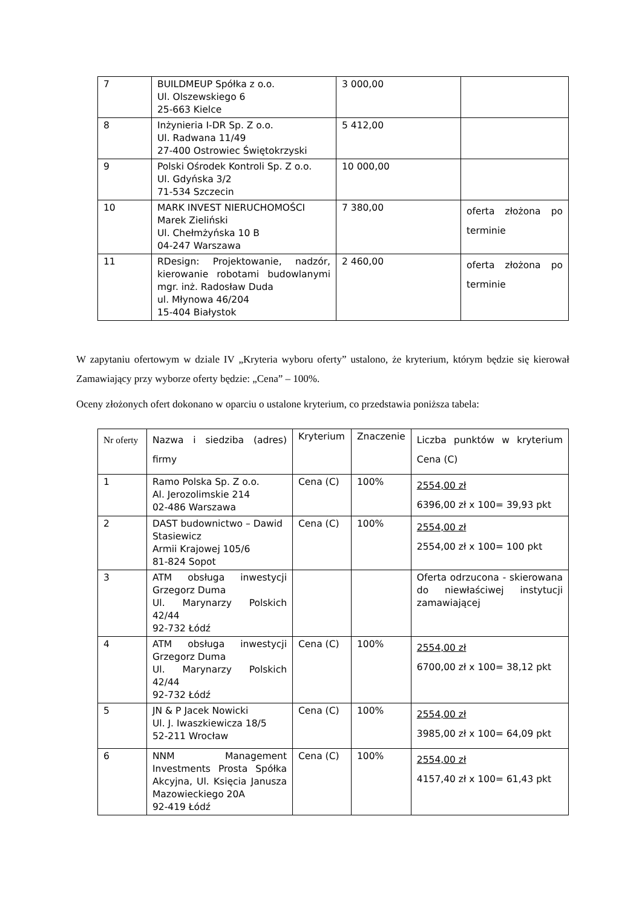| 7 | BUILDMEUP Spółka z o.o. Ul. Olszewskiego 6 25-663 Kielce | 3 000,00 | |
| 8 | Inżynieria I-DR Sp. Z o.o. Ul. Radwana 11/49 27-400 Ostrowiec Świętokrzyski | 5 412,00 | |
| 9 | Polski Ośrodek Kontroli Sp. Z o.o. Ul. Gdyńska 3/2 71-534 Szczecin | 10 000,00 | |
| 10 | MARK INVEST NIERUCHOMOŚCI Marek Zieliński Ul. Chełmżyńska 10 B 04-247 Warszawa | 7 380,00 | oferta złożona po terminie |
| 11 | RDesign: Projektowanie, nadzór, kierowanie robotami budowlanymi mgr. inż. Radosław Duda ul. Młynowa 46/204 15-404 Białystok | 2 460,00 | oferta złożona po terminie |
W zapytaniu ofertowym w dziale IV „Kryteria wyboru oferty” ustalono, że kryterium, którym będzie się kierował Zamawiający przy wyborze oferty będzie: „Cena” – 100%.
Oceny złożonych ofert dokonano w oparciu o ustalone kryterium, co przedstawia poniższa tabela:
| Nr oferty | Nazwa i siedziba (adres) firmy | Kryterium | Znaczenie | Liczba punktów w kryterium Cena (C) |
| 1 | Ramo Polska Sp. Z o.o. Al. Jerozolimskie 214 02-486 Warszawa | Cena (C) | 100% | 2554,00 zł 6396,00 zł x 100= 39,93 pkt |
| 2 | DAST budownictwo – Dawid Stasiewicz Armii Krajowej 105/6 81-824 Sopot | Cena (C) | 100% | 2554,00 zł 2554,00 zł x 100= 100 pkt |
| 3 | ATM obsługa inwestycji Grzegorz Duma Ul. Marynarzy Polskich 42/44 92-732 Łódź | | | Oferta odrzucona - skierowana do niewłaściwej instytucji zamawiającej |
| 4 | ATM obsługa inwestycji Grzegorz Duma Ul. Marynarzy Polskich 42/44 92-732 Łódź | Cena (C) | 100% | 2554,00 zł 6700,00 zł x 100= 38,12 pkt |
| 5 | JN & P Jacek Nowicki Ul. J. Iwaszkiewicza 18/5 52-211 Wrocław | Cena (C) | 100% | 2554,00 zł 3985,00 zł x 100= 64,09 pkt |
| 6 | NNM Management Investments Prosta Spółka Akcyjna, Ul. Księcia Janusza Mazowieckiego 20A 92-419 Łódź | Cena (C) | 100% | 2554,00 zł 4157,40 zł x 100= 61,43 pkt |